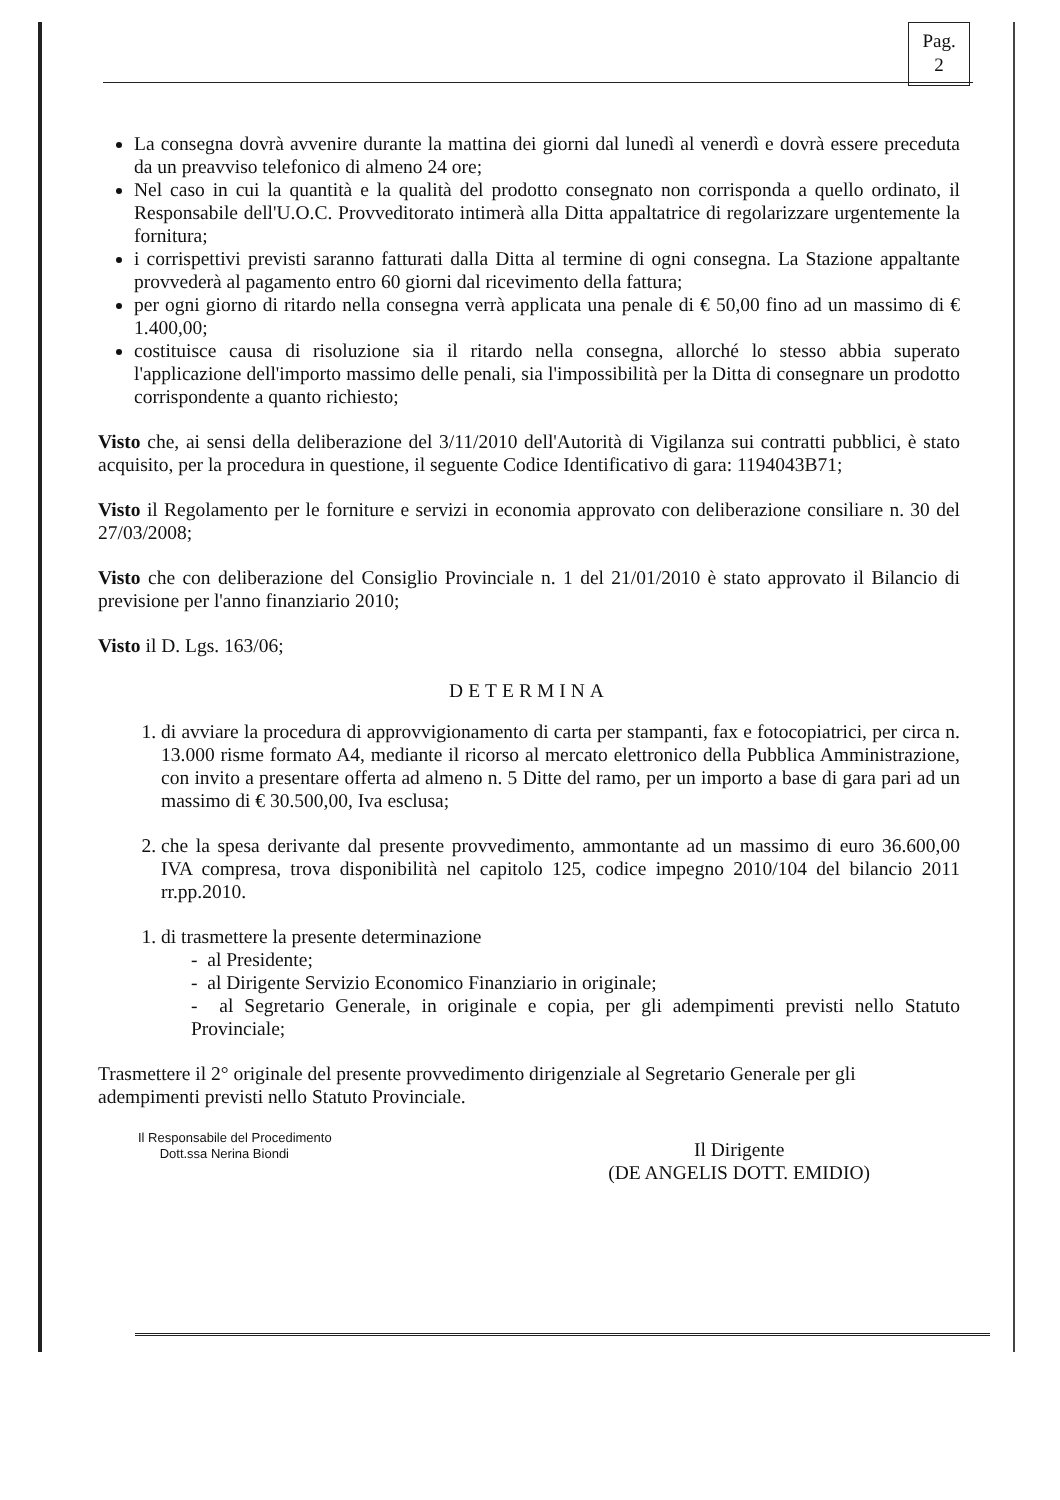Pag.
2
La consegna dovrà avvenire durante la mattina dei giorni dal lunedì al venerdì e dovrà essere preceduta da un preavviso telefonico di almeno 24 ore;
Nel caso in cui la quantità e la qualità del prodotto consegnato non corrisponda a quello ordinato, il Responsabile dell'U.O.C. Provveditorato intimerà alla Ditta appaltatrice di regolarizzare urgentemente la fornitura;
i corrispettivi previsti saranno fatturati dalla Ditta al termine di ogni consegna. La Stazione appaltante provvederà al pagamento entro 60 giorni dal ricevimento della fattura;
per ogni giorno di ritardo nella consegna verrà applicata una penale di € 50,00 fino ad un massimo di € 1.400,00;
costituisce causa di risoluzione sia il ritardo nella consegna, allorché lo stesso abbia superato l'applicazione dell'importo massimo delle penali, sia l'impossibilità per la Ditta di consegnare un prodotto corrispondente a quanto richiesto;
Visto che, ai sensi della deliberazione del 3/11/2010 dell'Autorità di Vigilanza sui contratti pubblici, è stato acquisito, per la procedura in questione, il seguente Codice Identificativo di gara: 1194043B71;
Visto il Regolamento per le forniture e servizi in economia approvato con deliberazione consiliare n. 30 del 27/03/2008;
Visto che con deliberazione del Consiglio Provinciale n. 1 del 21/01/2010 è stato approvato il Bilancio di previsione per l'anno finanziario 2010;
Visto il D. Lgs. 163/06;
DETERMINA
1. di avviare la procedura di approvvigionamento di carta per stampanti, fax e fotocopiatrici, per circa n. 13.000 risme formato A4, mediante il ricorso al mercato elettronico della Pubblica Amministrazione, con invito a presentare offerta ad almeno n. 5 Ditte del ramo, per un importo a base di gara pari ad un massimo di € 30.500,00, Iva esclusa;
2. che la spesa derivante dal presente provvedimento, ammontante ad un massimo di euro 36.600,00 IVA compresa, trova disponibilità nel capitolo 125, codice impegno 2010/104 del bilancio 2011 rr.pp.2010.
1. di trasmettere la presente determinazione
- al Presidente;
- al Dirigente Servizio Economico Finanziario in originale;
- al Segretario Generale, in originale e copia, per gli adempimenti previsti nello Statuto Provinciale;
Trasmettere il 2° originale del presente provvedimento dirigenziale al Segretario Generale per gli adempimenti previsti nello Statuto Provinciale.
Il Responsabile del Procedimento
Dott.ssa Nerina Biondi
Il Dirigente
(DE ANGELIS DOTT. EMIDIO)